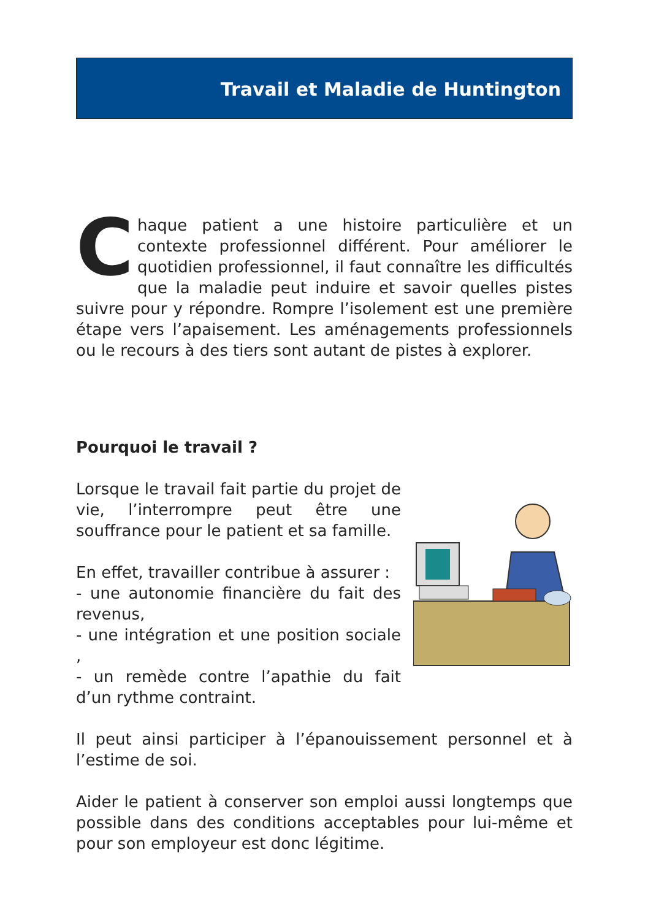Travail et Maladie de Huntington
Chaque patient a une histoire particulière et un contexte professionnel différent. Pour améliorer le quotidien professionnel, il faut connaître les difficultés que la maladie peut induire et savoir quelles pistes suivre pour y répondre. Rompre l’isolement est une première étape vers l’apaisement. Les aménagements professionnels ou le recours à des tiers sont autant de pistes à explorer.
Pourquoi le travail ?
Lorsque le travail fait partie du projet de vie, l’interrompre peut être une souffrance pour le patient et sa famille.
En effet, travailler contribue à assurer :
- une autonomie financière du fait des revenus,
- une intégration et une position sociale ,
- un remède contre l’apathie du fait d’un rythme contraint.
Il peut ainsi participer à l’épanouissement personnel et à l’estime de soi.
Aider le patient à conserver son emploi aussi longtemps que possible dans des conditions acceptables pour lui-même et pour son employeur est donc légitime.